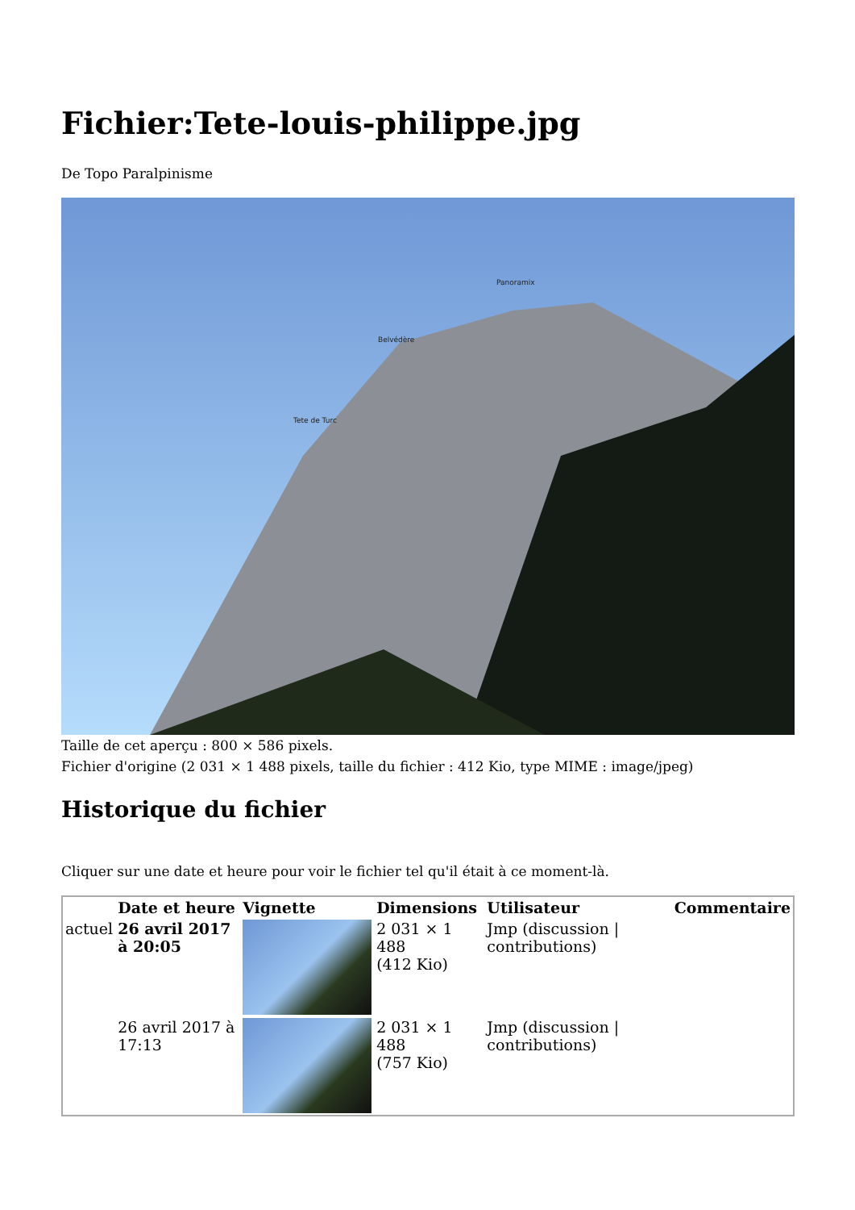Fichier:Tete-louis-philippe.jpg
De Topo Paralpinisme
Panoramix
Belvédère
Tete de Turc
Taille de cet aperçu : 800 × 586 pixels.
Fichier d'origine (2 031 × 1 488 pixels, taille du fichier : 412 Kio, type MIME : image/jpeg)
Historique du fichier
Cliquer sur une date et heure pour voir le fichier tel qu'il était à ce moment-là.
| | Date et heure | Vignette | Dimensions | Utilisateur | Commentaire |
| --- | --- | --- | --- | --- | --- |
| actuel | 26 avril 2017 à 20:05 | | 2 031 × 1 488 (412 Kio) | Jmp (discussion / contributions) | |
| | 26 avril 2017 à 17:13 | | 2 031 × 1 488 (757 Kio) | Jmp (discussion / contributions) | |